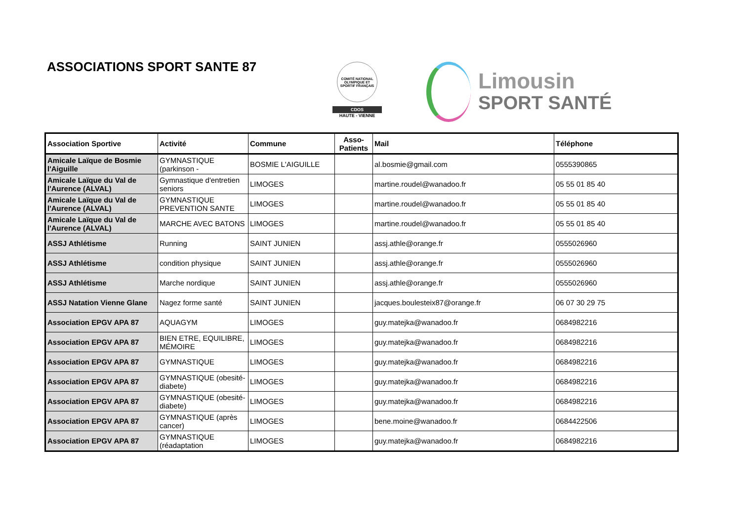ASSOCIATIONS SPORT SANTE 87
COMITÉ NATIONAL OLYMPIQUE ET SPORTIF FRANÇAIS
CDOS
HAUTE - VIENNE
Limousin
SPORT SANTÉ
| Association Sportive | Activité | Commune | Asso- Patients | Mail | Téléphone |
| --- | --- | --- | --- | --- | --- |
| Amicale Laïque de Bosmie l'Aiguille | GYMNASTIQUE (parkinson - | BOSMIE L'AIGUILLE | | al.bosmie@gmail.com | 0555390865 |
| Amicale Laïque du Val de l'Aurence (ALVAL) | Gymnastique d'entretien seniors | LIMOGES | | martine.roudel@wanadoo.fr | 05 55 01 85 40 |
| Amicale Laïque du Val de l'Aurence (ALVAL) | GYMNASTIQUE PREVENTION SANTE | LIMOGES | | martine.roudel@wanadoo.fr | 05 55 01 85 40 |
| Amicale Laïque du Val de l'Aurence (ALVAL) | MARCHE AVEC BATONS | LIMOGES | | martine.roudel@wanadoo.fr | 05 55 01 85 40 |
| ASSJ Athlétisme | Running | SAINT JUNIEN | | assj.athle@orange.fr | 0555026960 |
| ASSJ Athlétisme | condition physique | SAINT JUNIEN | | assj.athle@orange.fr | 0555026960 |
| ASSJ Athlétisme | Marche nordique | SAINT JUNIEN | | assj.athle@orange.fr | 0555026960 |
| ASSJ Natation Vienne Glane | Nagez forme santé | SAINT JUNIEN | | jacques.boulesteix87@orange.fr | 06 07 30 29 75 |
| Association EPGV APA 87 | AQUAGYM | LIMOGES | | guy.matejka@wanadoo.fr | 0684982216 |
| Association EPGV APA 87 | BIEN ETRE, EQUILIBRE, MÉMOIRE | LIMOGES | | guy.matejka@wanadoo.fr | 0684982216 |
| Association EPGV APA 87 | GYMNASTIQUE | LIMOGES | | guy.matejka@wanadoo.fr | 0684982216 |
| Association EPGV APA 87 | GYMNASTIQUE (obesité-diabete) | LIMOGES | | guy.matejka@wanadoo.fr | 0684982216 |
| Association EPGV APA 87 | GYMNASTIQUE (obesité-diabete) | LIMOGES | | guy.matejka@wanadoo.fr | 0684982216 |
| Association EPGV APA 87 | GYMNASTIQUE (après cancer) | LIMOGES | | bene.moine@wanadoo.fr | 0684422506 |
| Association EPGV APA 87 | GYMNASTIQUE (réadaptation | LIMOGES | | guy.matejka@wanadoo.fr | 0684982216 |